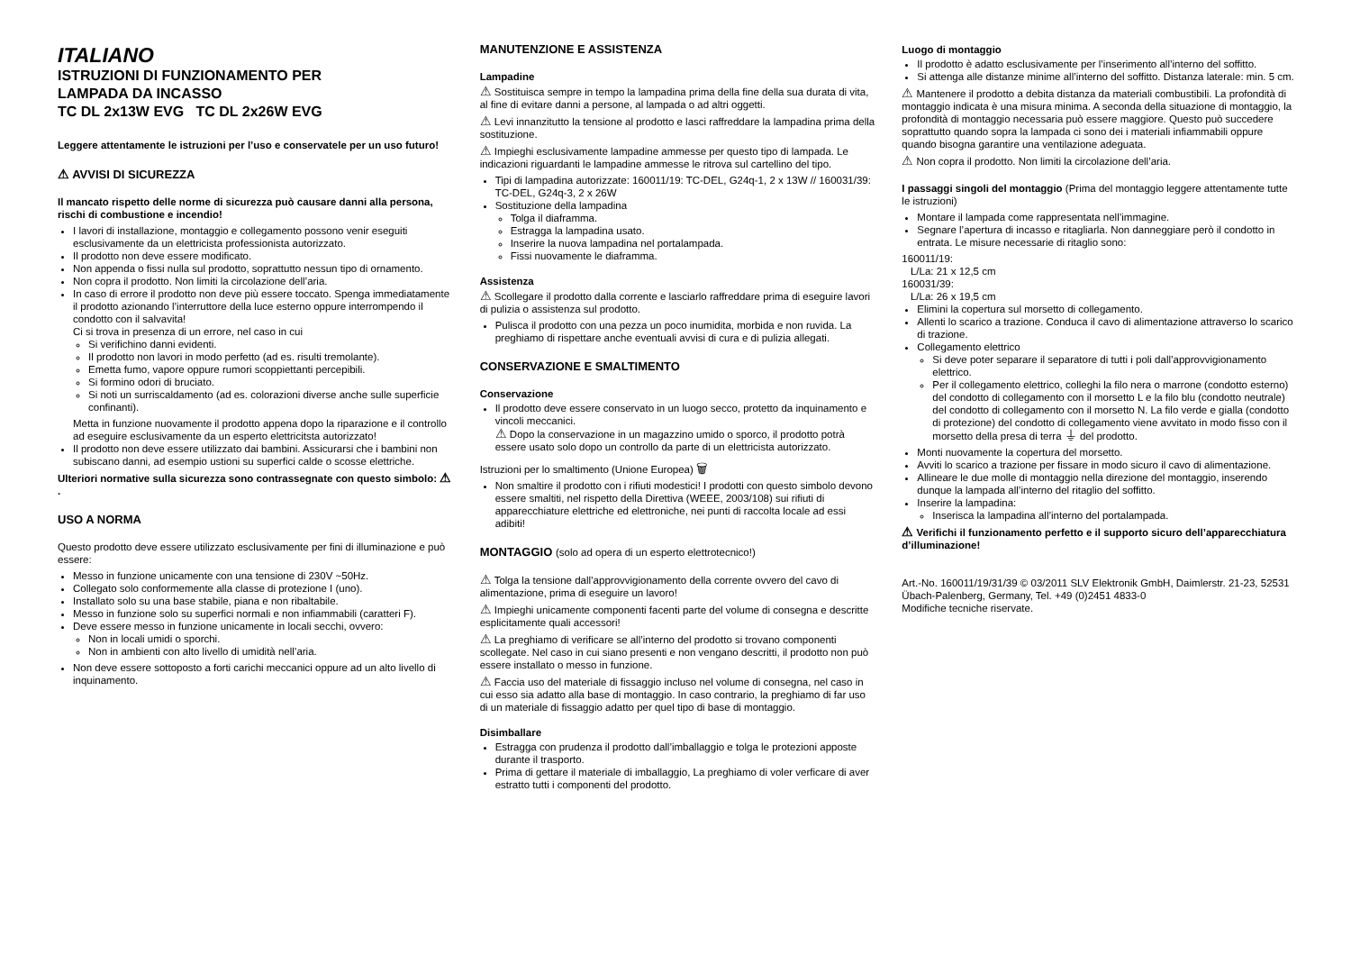ITALIANO
ISTRUZIONI DI FUNZIONAMENTO PER
LAMPADA DA INCASSO
TC DL 2x13W EVG TC DL 2x26W EVG
Leggere attentamente le istruzioni per l’uso e conservatele per un uso futuro!
⚠ AVVISI DI SICUREZZA
Il mancato rispetto delle norme di sicurezza può causare danni alla persona, rischi di combustione e incendio!
I lavori di installazione, montaggio e collegamento possono venir eseguiti esclusivamente da un elettricista professionista autorizzato.
Il prodotto non deve essere modificato.
Non appenda o fissi nulla sul prodotto, soprattutto nessun tipo di ornamento.
Non copra il prodotto. Non limiti la circolazione dell’aria.
In caso di errore il prodotto non deve più essere toccato. Spenga immediatamente il prodotto azionando l’interruttore della luce esterno oppure interrompendo il condotto con il salvavita!
Ci si trova in presenza di un errore, nel caso in cui
Si verifichino danni evidenti.
Il prodotto non lavori in modo perfetto (ad es. risulti tremolante).
Emetta fumo, vapore oppure rumori scoppiettanti percepibili.
Si formino odori di bruciato.
Si noti un surriscaldamento (ad es. colorazioni diverse anche sulle superficie confinanti).
Metta in funzione nuovamente il prodotto appena dopo la riparazione e il controllo ad eseguire esclusivamente da un esperto elettricitsta autorizzato!
Il prodotto non deve essere utilizzato dai bambini. Assicurarsi che i bambini non subiscano danni, ad esempio ustioni su superfici calde o scosse elettriche.
Ulteriori normative sulla sicurezza sono contrassegnate con questo simbolo: ⚠ .
USO A NORMA
Questo prodotto deve essere utilizzato esclusivamente per fini di illuminazione e può essere:
Messo in funzione unicamente con una tensione di 230V ~50Hz.
Collegato solo conformemente alla classe di protezione I (uno).
Installato solo su una base stabile, piana e non ribaltabile.
Messo in funzione solo su superfici normali e non infiammabili (caratteri F).
Deve essere messo in funzione unicamente in locali secchi, ovvero:
Non in locali umidi o sporchi.
Non in ambienti con alto livello di umidità nell’aria.
Non deve essere sottoposto a forti carichi meccanici oppure ad un alto livello di inquinamento.
MANUTENZIONE E ASSISTENZA
Lampadine
⚠ Sostituisca sempre in tempo la lampadina prima della fine della sua durata di vita, al fine di evitare danni a persone, al lampada o ad altri oggetti.
⚠ Levi innanzitutto la tensione al prodotto e lasci raffreddare la lampadina prima della sostituzione.
⚠ Impieghi esclusivamente lampadine ammesse per questo tipo di lampada. Le indicazioni riguardanti le lampadine ammesse le ritrova sul cartellino del tipo.
Tipi di lampadina autorizzate: 160011/19: TC-DEL, G24q-1, 2 x 13W // 160031/39: TC-DEL, G24q-3, 2 x 26W
Sostituzione della lampadina
Tolga il diaframma.
Estragga la lampadina usato.
Inserire la nuova lampadina nel portalampada.
Fissi nuovamente le diaframma.
Assistenza
⚠ Scollegare il prodotto dalla corrente e lasciarlo raffreddare prima di eseguire lavori di pulizia o assistenza sul prodotto.
Pulisca il prodotto con una pezza un poco inumidita, morbida e non ruvida. La preghiamo di rispettare anche eventuali avvisi di cura e di pulizia allegati.
CONSERVAZIONE E SMALTIMENTO
Conservazione
Il prodotto deve essere conservato in un luogo secco, protetto da inquinamento e vincoli meccanici.
⚠ Dopo la conservazione in un magazzino umido o sporco, il prodotto potrà essere usato solo dopo un controllo da parte di un elettricista autorizzato.
Istruzioni per lo smaltimento (Unione Europea) 🗑
Non smaltire il prodotto con i rifiuti modestici! I prodotti con questo simbolo devono essere smaltiti, nel rispetto della Direttiva (WEEE, 2003/108) sui rifiuti di apparecchiature elettriche ed elettroniche, nei punti di raccolta locale ad essi adibiti!
MONTAGGIO (solo ad opera di un esperto elettrotecnico!)
⚠ Tolga la tensione dall’approvvigionamento della corrente ovvero del cavo di alimentazione, prima di eseguire un lavoro!
⚠ Impieghi unicamente componenti facenti parte del volume di consegna e descritte esplicitamente quali accessori!
⚠ La preghiamo di verificare se all’interno del prodotto si trovano componenti scollegate. Nel caso in cui siano presenti e non vengano descritti, il prodotto non può essere installato o messo in funzione.
⚠ Faccia uso del materiale di fissaggio incluso nel volume di consegna, nel caso in cui esso sia adatto alla base di montaggio. In caso contrario, la preghiamo di far uso di un materiale di fissaggio adatto per quel tipo di base di montaggio.
Disimballare
Estragga con prudenza il prodotto dall’imballaggio e tolga le protezioni apposte durante il trasporto.
Prima di gettare il materiale di imballaggio, La preghiamo di voler verficare di aver estratto tutti i componenti del prodotto.
Luogo di montaggio
Il prodotto è adatto esclusivamente per l’inserimento all’interno del soffitto.
Si attenga alle distanze minime all’interno del soffitto. Distanza laterale: min. 5 cm.
⚠ Mantenere il prodotto a debita distanza da materiali combustibili. La profondità di montaggio indicata è una misura minima. A seconda della situazione di montaggio, la profondità di montaggio necessaria può essere maggiore. Questo può succedere soprattutto quando sopra la lampada ci sono dei i materiali infiammabili oppure quando bisogna garantire una ventilazione adeguata.
⚠ Non copra il prodotto. Non limiti la circolazione dell’aria.
I passaggi singoli del montaggio (Prima del montaggio leggere attentamente tutte le istruzioni)
Montare il lampada come rappresentata nell’immagine.
Segnare l’apertura di incasso e ritagliarla. Non danneggiare però il condotto in entrata. Le misure necessarie di ritaglio sono:
160011/19:
L/La: 21 x 12,5 cm
160031/39:
L/La: 26 x 19,5 cm
Elimini la copertura sul morsetto di collegamento.
Allenti lo scarico a trazione. Conduca il cavo di alimentazione attraverso lo scarico di trazione.
Collegamento elettrico
Si deve poter separare il separatore di tutti i poli dall’approvvigionamento elettrico.
Per il collegamento elettrico, colleghi la filo nera o marrone (condotto esterno) del condotto di collegamento con il morsetto L e la filo blu (condotto neutrale) del condotto di collegamento con il morsetto N. La filo verde e gialla (condotto di protezione) del condotto di collegamento viene avvitato in modo fisso con il morsetto della presa di terra ⏚ del prodotto.
Monti nuovamente la copertura del morsetto.
Avviti lo scarico a trazione per fissare in modo sicuro il cavo di alimentazione.
Allineare le due molle di montaggio nella direzione del montaggio, inserendo dunque la lampada all’interno del ritaglio del soffitto.
Inserire la lampadina:
Inserisca la lampadina all’interno del portalampada.
⚠ Verifichi il funzionamento perfetto e il supporto sicuro dell’apparecchiatura d’illuminazione!
Art.-No. 160011/19/31/39 © 03/2011 SLV Elektronik GmbH, Daimlerstr. 21-23, 52531 Übach-Palenberg, Germany, Tel. +49 (0)2451 4833-0
Modifiche tecniche riservate.